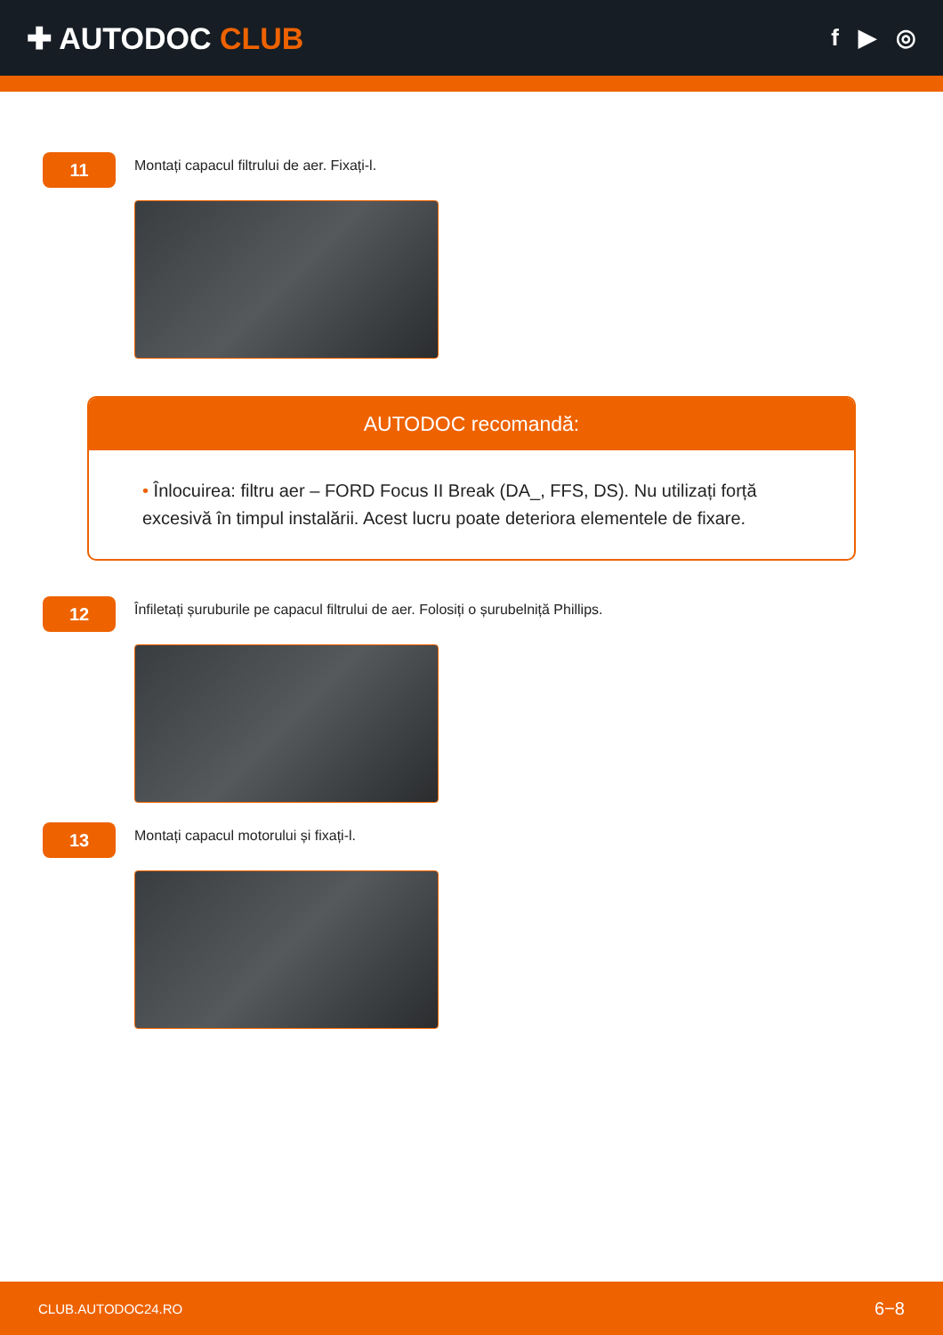✚ AUTODOC CLUB
f ▶ ◎
11
Montați capacul filtrului de aer. Fixați-l.
AUTODOC recomandă:
• Înlocuirea: filtru aer – FORD Focus II Break (DA_, FFS, DS). Nu utilizați forță excesivă în timpul instalării. Acest lucru poate deteriora elementele de fixare.
12
Înfiletați șuruburile pe capacul filtrului de aer. Folosiți o șurubelniță Phillips.
13
Montați capacul motorului și fixați-l.
CLUB.AUTODOC24.RO 6−8